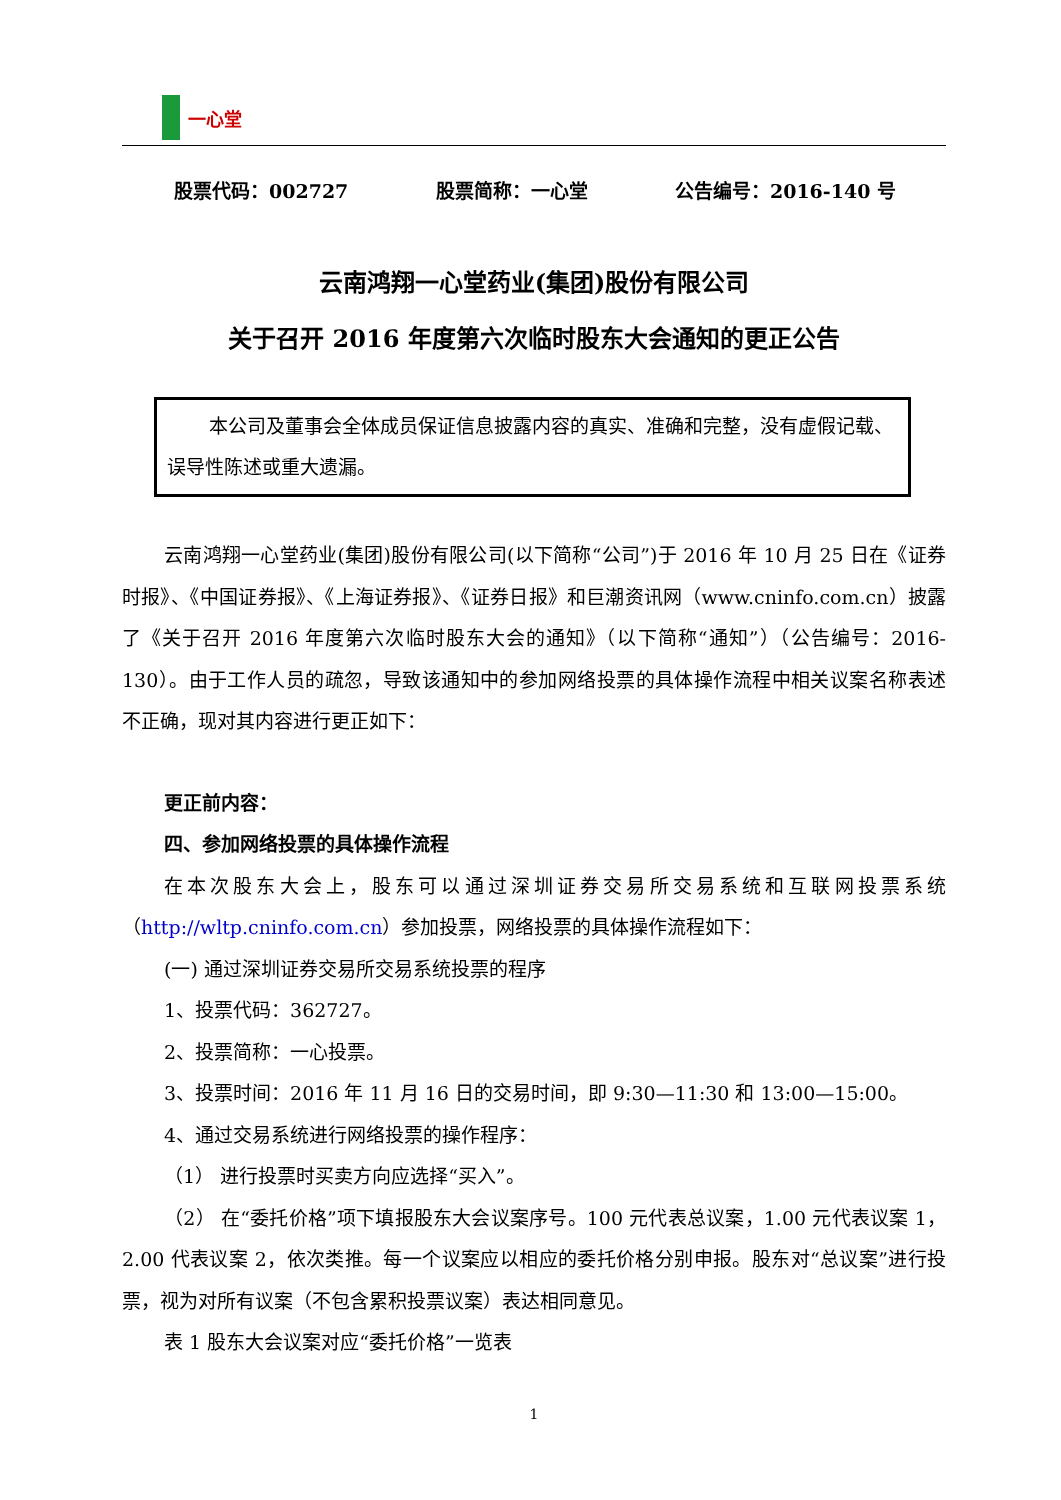一心堂
股票代码：002727 股票简称：一心堂 公告编号：2016-140 号
云南鸿翔一心堂药业(集团)股份有限公司
关于召开 2016 年度第六次临时股东大会通知的更正公告
本公司及董事会全体成员保证信息披露内容的真实、准确和完整，没有虚假记载、误导性陈述或重大遗漏。
云南鸿翔一心堂药业(集团)股份有限公司(以下简称“公司”)于 2016 年 10 月 25 日在《证券时报》、《中国证券报》、《上海证券报》、《证券日报》和巨潮资讯网（www.cninfo.com.cn）披露了《关于召开 2016 年度第六次临时股东大会的通知》（以下简称“通知”）（公告编号：2016-130）。由于工作人员的疏忽，导致该通知中的参加网络投票的具体操作流程中相关议案名称表述不正确，现对其内容进行更正如下：
更正前内容：
四、参加网络投票的具体操作流程
在本次股东大会上，股东可以通过深圳证券交易所交易系统和互联网投票系统（http://wltp.cninfo.com.cn）参加投票，网络投票的具体操作流程如下：
(一) 通过深圳证券交易所交易系统投票的程序
1、投票代码：362727。
2、投票简称：一心投票。
3、投票时间：2016 年 11 月 16 日的交易时间，即 9:30—11:30 和 13:00—15:00。
4、通过交易系统进行网络投票的操作程序：
（1） 进行投票时买卖方向应选择“买入”。
（2） 在“委托价格”项下填报股东大会议案序号。100 元代表总议案，1.00 元代表议案 1，2.00 代表议案 2，依次类推。每一个议案应以相应的委托价格分别申报。股东对“总议案”进行投票，视为对所有议案（不包含累积投票议案）表达相同意见。
表 1 股东大会议案对应“委托价格”一览表
1